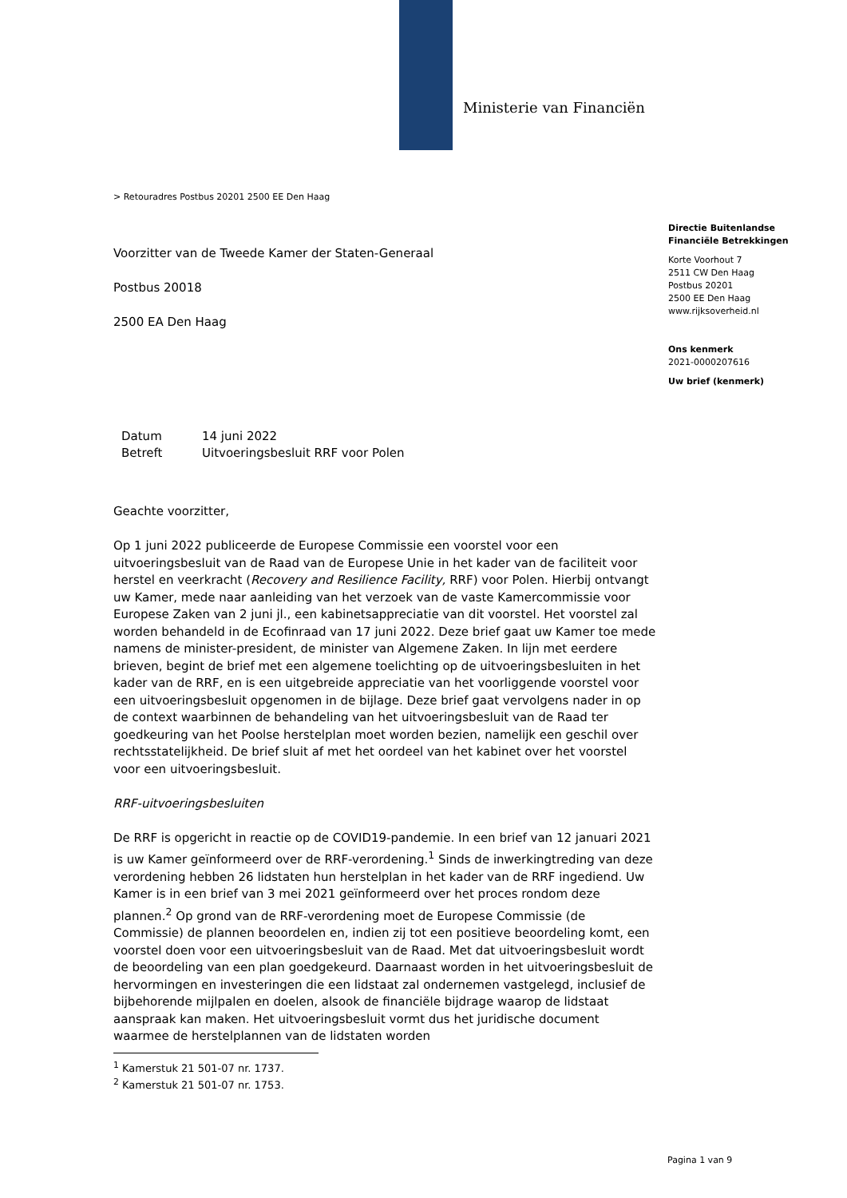Ministerie van Financiën
> Retouradres Postbus 20201 2500 EE Den Haag
Voorzitter van de Tweede Kamer der Staten-Generaal
Postbus 20018
2500 EA Den Haag
Directie Buitenlandse
Financiële Betrekkingen
Korte Voorhout 7
2511 CW Den Haag
Postbus 20201
2500 EE Den Haag
www.rijksoverheid.nl
Ons kenmerk
2021-0000207616
Uw brief (kenmerk)
Datum 14 juni 2022
Betreft Uitvoeringsbesluit RRF voor Polen
Geachte voorzitter,
Op 1 juni 2022 publiceerde de Europese Commissie een voorstel voor een uitvoeringsbesluit van de Raad van de Europese Unie in het kader van de faciliteit voor herstel en veerkracht (Recovery and Resilience Facility, RRF) voor Polen. Hierbij ontvangt uw Kamer, mede naar aanleiding van het verzoek van de vaste Kamercommissie voor Europese Zaken van 2 juni jl., een kabinetsappreciatie van dit voorstel. Het voorstel zal worden behandeld in de Ecofinraad van 17 juni 2022. Deze brief gaat uw Kamer toe mede namens de minister-president, de minister van Algemene Zaken. In lijn met eerdere brieven, begint de brief met een algemene toelichting op de uitvoeringsbesluiten in het kader van de RRF, en is een uitgebreide appreciatie van het voorliggende voorstel voor een uitvoeringsbesluit opgenomen in de bijlage. Deze brief gaat vervolgens nader in op de context waarbinnen de behandeling van het uitvoeringsbesluit van de Raad ter goedkeuring van het Poolse herstelplan moet worden bezien, namelijk een geschil over rechtsstatelijkheid. De brief sluit af met het oordeel van het kabinet over het voorstel voor een uitvoeringsbesluit.
RRF-uitvoeringsbesluiten
De RRF is opgericht in reactie op de COVID19-pandemie. In een brief van 12 januari 2021 is uw Kamer geïnformeerd over de RRF-verordening.<sup>1</sup> Sinds de inwerkingtreding van deze verordening hebben 26 lidstaten hun herstelplan in het kader van de RRF ingediend. Uw Kamer is in een brief van 3 mei 2021 geïnformeerd over het proces rondom deze plannen.<sup>2</sup> Op grond van de RRF-verordening moet de Europese Commissie (de Commissie) de plannen beoordelen en, indien zij tot een positieve beoordeling komt, een voorstel doen voor een uitvoeringsbesluit van de Raad. Met dat uitvoeringsbesluit wordt de beoordeling van een plan goedgekeurd. Daarnaast worden in het uitvoeringsbesluit de hervormingen en investeringen die een lidstaat zal ondernemen vastgelegd, inclusief de bijbehorende mijlpalen en doelen, alsook de financiële bijdrage waarop de lidstaat aanspraak kan maken. Het uitvoeringsbesluit vormt dus het juridische document waarmee de herstelplannen van de lidstaten worden
<sup>1</sup> Kamerstuk 21 501-07 nr. 1737.
<sup>2</sup> Kamerstuk 21 501-07 nr. 1753.
Pagina 1 van 9